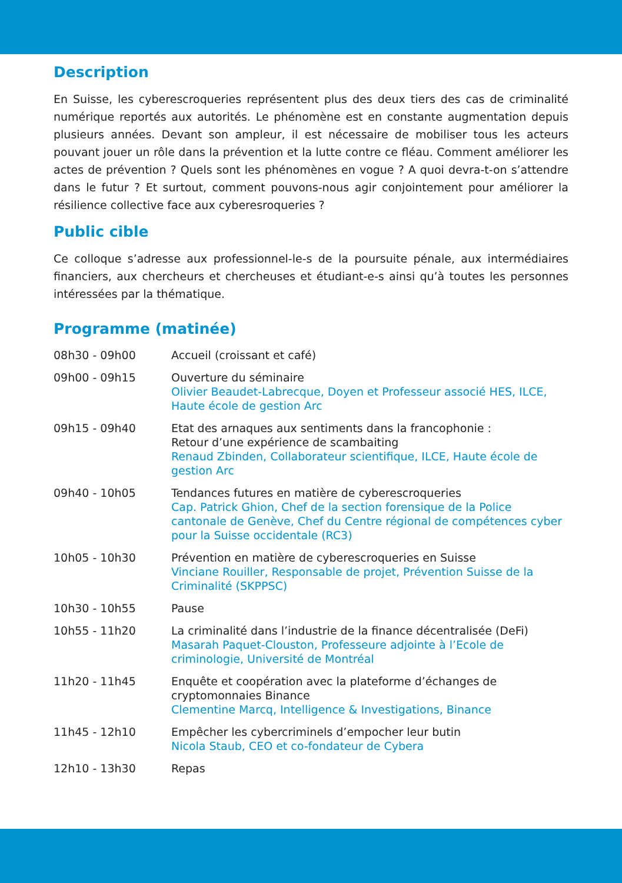Description
En Suisse, les cyberescroqueries représentent plus des deux tiers des cas de criminalité numérique reportés aux autorités. Le phénomène est en constante augmentation depuis plusieurs années. Devant son ampleur, il est nécessaire de mobiliser tous les acteurs pouvant jouer un rôle dans la prévention et la lutte contre ce fléau. Comment améliorer les actes de prévention ? Quels sont les phénomènes en vogue ? A quoi devra-t-on s’attendre dans le futur ? Et surtout, comment pouvons-nous agir conjointement pour améliorer la résilience collective face aux cyberesroqueries ?
Public cible
Ce colloque s’adresse aux professionnel-le-s de la poursuite pénale, aux intermédiaires financiers, aux chercheurs et chercheuses et étudiant-e-s ainsi qu’à toutes les personnes intéressées par la thématique.
Programme (matinée)
| 08h30 - 09h00 | Accueil (croissant et café) |
| 09h00 - 09h15 | Ouverture du séminaire Olivier Beaudet-Labrecque, Doyen et Professeur associé HES, ILCE, Haute école de gestion Arc |
| 09h15 - 09h40 | Etat des arnaques aux sentiments dans la francophonie : Retour d’une expérience de scambaiting Renaud Zbinden, Collaborateur scientifique, ILCE, Haute école de gestion Arc |
| 09h40 - 10h05 | Tendances futures en matière de cyberescroqueries Cap. Patrick Ghion, Chef de la section forensique de la Police cantonale de Genève, Chef du Centre régional de compétences cyber pour la Suisse occidentale (RC3) |
| 10h05 - 10h30 | Prévention en matière de cyberescroqueries en Suisse Vinciane Rouiller, Responsable de projet, Prévention Suisse de la Criminalité (SKPPSC) |
| 10h30 - 10h55 | Pause |
| 10h55 - 11h20 | La criminalité dans l’industrie de la finance décentralisée (DeFi) Masarah Paquet-Clouston, Professeure adjointe à l’Ecole de criminologie, Université de Montréal |
| 11h20 - 11h45 | Enquête et coopération avec la plateforme d’échanges de cryptomonnaies Binance Clementine Marcq, Intelligence & Investigations, Binance |
| 11h45 - 12h10 | Empêcher les cybercriminels d’empocher leur butin Nicola Staub, CEO et co-fondateur de Cybera |
| 12h10 - 13h30 | Repas |